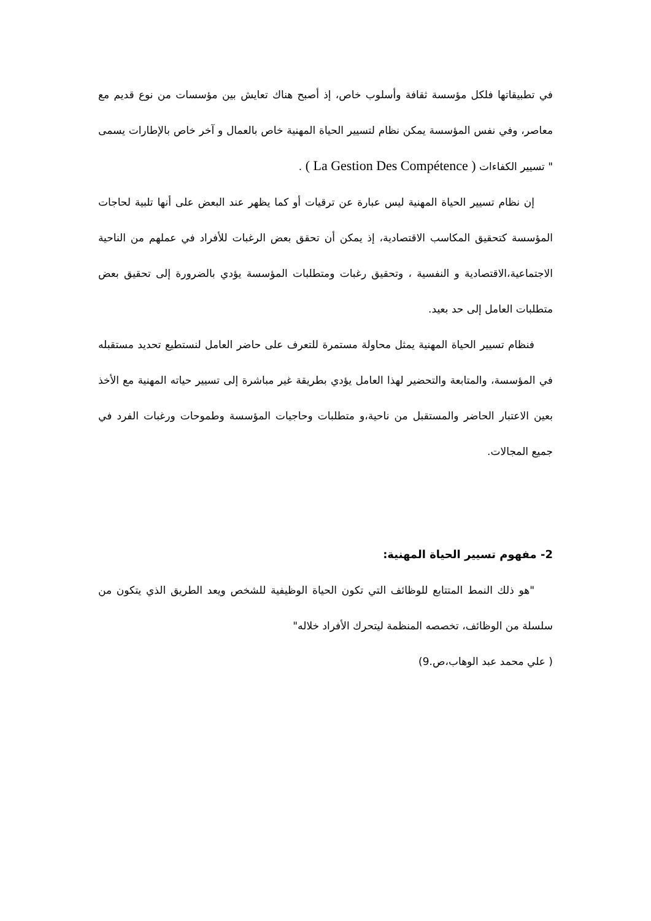في تطبيقاتها فلكل مؤسسة ثقافة وأسلوب خاص، إذ أصبح هناك تعايش بين مؤسسات من نوع قديم مع معاصر، وفي نفس المؤسسة يمكن نظام لتسيير الحياة المهنية خاص بالعمال و آخر خاص بالإطارات يسمى " تسيير الكفاءات ( La Gestion Des Compétence ) .
إن نظام تسيير الحياة المهنية ليس عبارة عن ترقيات أو كما يظهر عند البعض على أنها تلبية لحاجات المؤسسة كتحقيق المكاسب الاقتصادية، إذ يمكن أن تحقق بعض الرغبات للأفراد في عملهم من الناحية الاجتماعية،الاقتصادية و النفسية ، وتحقيق رغبات ومتطلبات المؤسسة يؤدي بالضرورة إلى تحقيق بعض متطلبات العامل إلى حد بعيد.
فنظام تسيير الحياة المهنية يمثل محاولة مستمرة للتعرف على حاضر العامل لنستطيع تحديد مستقبله في المؤسسة، والمتابعة والتحضير لهذا العامل يؤدي بطريقة غير مباشرة إلى تسيير حياته المهنية مع الأخذ بعين الاعتبار الحاضر والمستقبل من ناحية،و متطلبات وحاجيات المؤسسة وطموحات ورغبات الفرد في جميع المجالات.
2- مفهوم تسيير الحياة المهنية:
"هو ذلك النمط المتتابع للوظائف التي تكون الحياة الوظيفية للشخص ويعد الطريق الذي يتكون من سلسلة من الوظائف، تخصصه المنظمة ليتحرك الأفراد خلاله"
( علي محمد عبد الوهاب،ص.9)